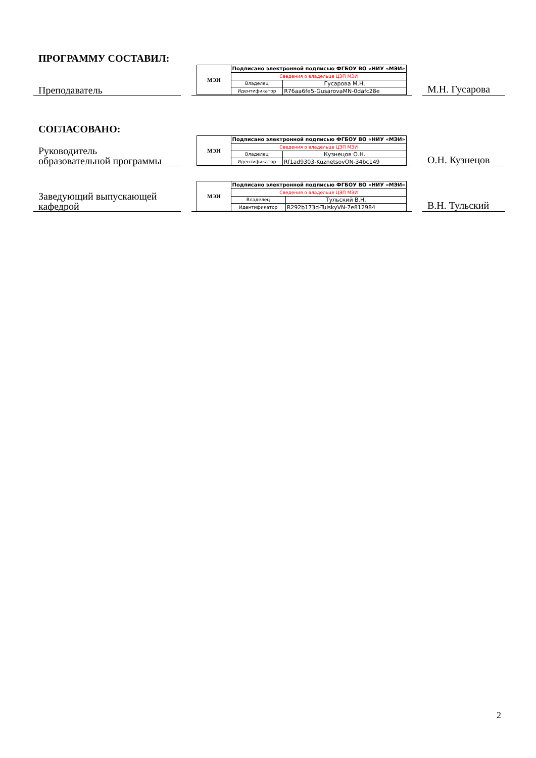ПРОГРАММУ СОСТАВИЛ:
Преподаватель
| МЭИ | Подписано электронной подписью ФГБОУ ВО «НИУ «МЭИ» | |
| | Сведения о владельце ЦЭП МЭИ | |
| | Владелец | Гусарова М.Н. |
| | Идентификатор | R76aa6fe5-GusarovaMN-0dafc28e |
М.Н. Гусарова
СОГЛАСОВАНО:
Руководитель
образовательной программы
| МЭИ | Подписано электронной подписью ФГБОУ ВО «НИУ «МЭИ» | |
| | Сведения о владельце ЦЭП МЭИ | |
| | Владелец | Кузнецов О.Н. |
| | Идентификатор | Rf1ad9303-KuznetsovON-34bc149 |
О.Н. Кузнецов
Заведующий выпускающей
кафедрой
| МЭИ | Подписано электронной подписью ФГБОУ ВО «НИУ «МЭИ» | |
| | Сведения о владельце ЦЭП МЭИ | |
| | Владелец | Тульский В.Н. |
| | Идентификатор | R292b173d-TulskyVN-7e812984 |
В.Н. Тульский
2